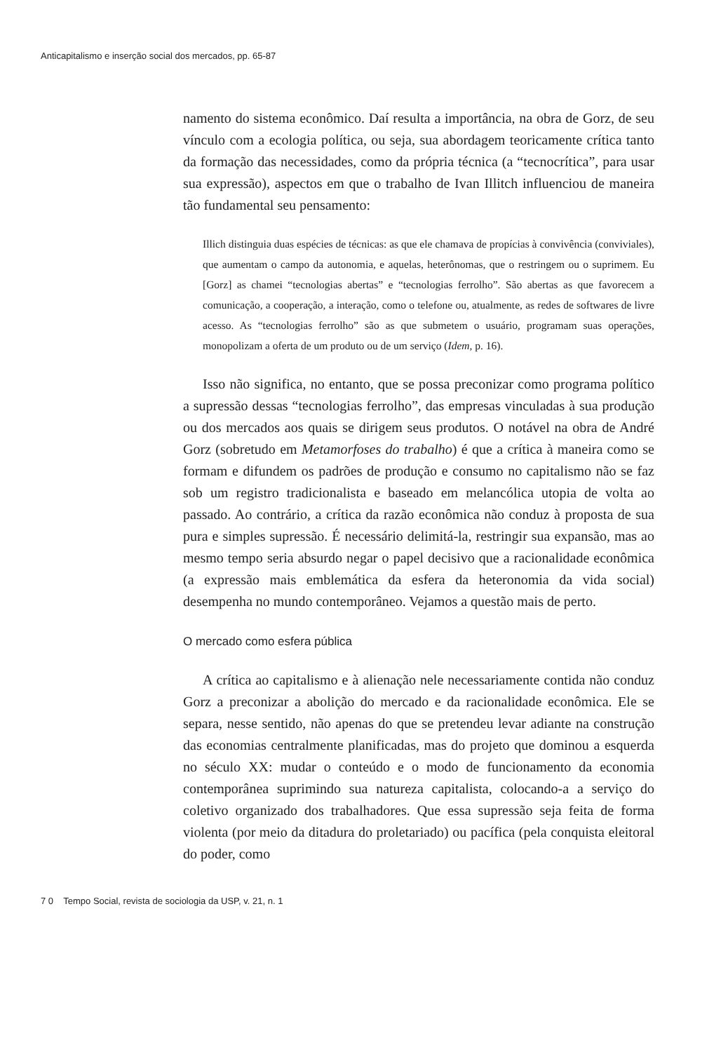Anticapitalismo e inserção social dos mercados, pp. 65-87
namento do sistema econômico. Daí resulta a importância, na obra de Gorz, de seu vínculo com a ecologia política, ou seja, sua abordagem teoricamente crítica tanto da formação das necessidades, como da própria técnica (a “tecnocrítica”, para usar sua expressão), aspectos em que o trabalho de Ivan Illitch influenciou de maneira tão fundamental seu pensamento:
Illich distinguia duas espécies de técnicas: as que ele chamava de propícias à convivência (conviviales), que aumentam o campo da autonomia, e aquelas, heterônomas, que o restringem ou o suprimem. Eu [Gorz] as chamei “tecnologias abertas” e “tecnologias ferrolho”. São abertas as que favorecem a comunicação, a cooperação, a interação, como o telefone ou, atualmente, as redes de softwares de livre acesso. As “tecnologias ferrolho” são as que submetem o usuário, programam suas operações, monopolizam a oferta de um produto ou de um serviço (Idem, p. 16).
Isso não significa, no entanto, que se possa preconizar como programa político a supressão dessas “tecnologias ferrolho”, das empresas vinculadas à sua produção ou dos mercados aos quais se dirigem seus produtos. O notável na obra de André Gorz (sobretudo em Metamorfoses do trabalho) é que a crítica à maneira como se formam e difundem os padrões de produção e consumo no capitalismo não se faz sob um registro tradicionalista e baseado em melancólica utopia de volta ao passado. Ao contrário, a crítica da razão econômica não conduz à proposta de sua pura e simples supressão. É necessário delimitá-la, restringir sua expansão, mas ao mesmo tempo seria absurdo negar o papel decisivo que a racionalidade econômica (a expressão mais emblemática da esfera da heteronomia da vida social) desempenha no mundo contemporâneo. Vejamos a questão mais de perto.
O mercado como esfera pública
A crítica ao capitalismo e à alienação nele necessariamente contida não conduz Gorz a preconizar a abolição do mercado e da racionalidade econômica. Ele se separa, nesse sentido, não apenas do que se pretendeu levar adiante na construção das economias centralmente planificadas, mas do projeto que dominou a esquerda no século XX: mudar o conteúdo e o modo de funcionamento da economia contemporânea suprimindo sua natureza capitalista, colocando-a a serviço do coletivo organizado dos trabalhadores. Que essa supressão seja feita de forma violenta (por meio da ditadura do proletariado) ou pacífica (pela conquista eleitoral do poder, como
7 0 Tempo Social, revista de sociologia da USP, v. 21, n. 1